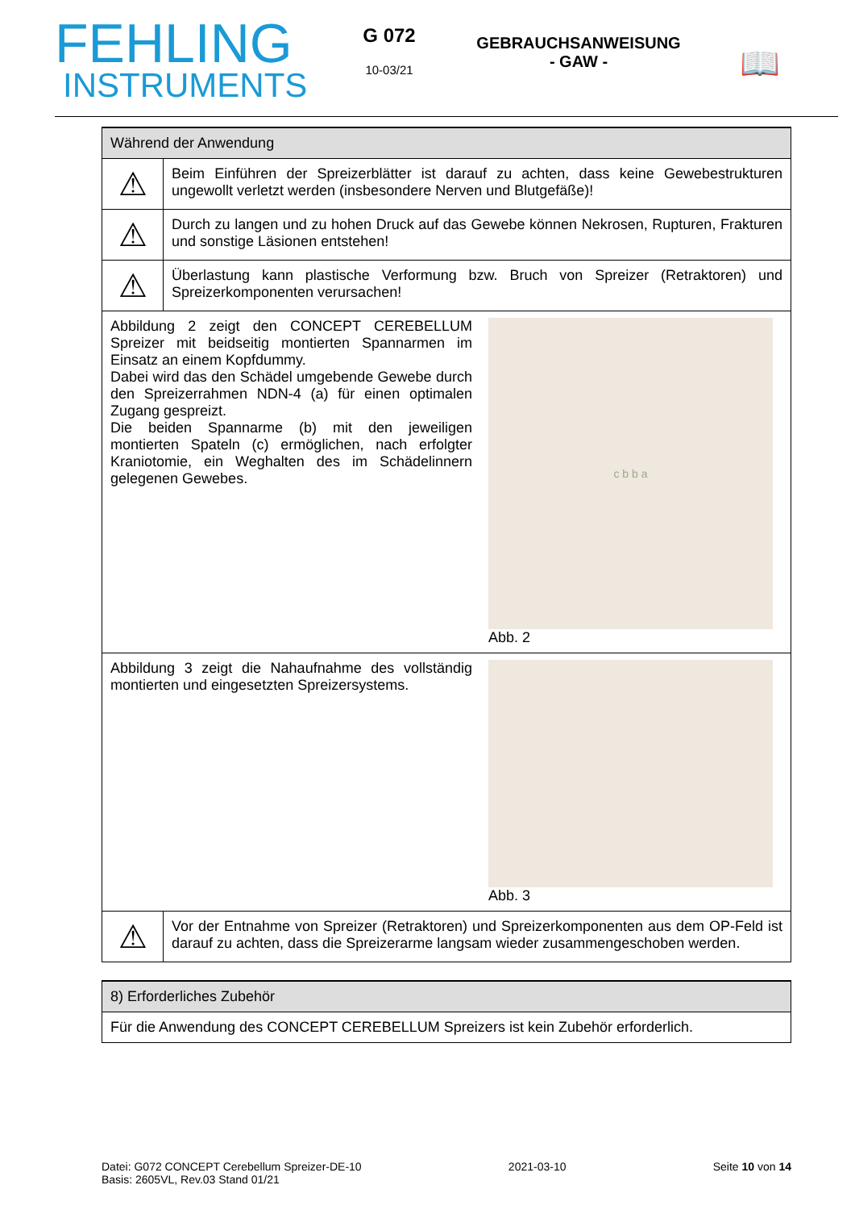FEHLING
INSTRUMENTS
G 072
10-03/21
GEBRAUCHSANWEISUNG
- GAW -
📖
| Während der Anwendung | | |
| ⚠ | Beim Einführen der Spreizerblätter ist darauf zu achten, dass keine Gewebestrukturen ungewollt verletzt werden (insbesondere Nerven und Blutgefäße)! | |
| ⚠ | Durch zu langen und zu hohen Druck auf das Gewebe können Nekrosen, Rupturen, Frakturen und sonstige Läsionen entstehen! | |
| ⚠ | Überlastung kann plastische Verformung bzw. Bruch von Spreizer (Retraktoren) und Spreizerkomponenten verursachen! | |
| Abbildung 2 zeigt den CONCEPT CEREBELLUM Spreizer mit beidseitig montierten Spannarmen im Einsatz an einem Kopfdummy. Dabei wird das den Schädel umgebende Gewebe durch den Spreizerrahmen NDN-4 (a) für einen optimalen Zugang gespreizt. Die beiden Spannarme (b) mit den jeweiligen montierten Spateln (c) ermöglichen, nach erfolgter Kraniotomie, ein Weghalten des im Schädelinnern gelegenen Gewebes. | | c b b a Abb. 2 |
| Abbildung 3 zeigt die Nahaufnahme des vollständig montierten und eingesetzten Spreizersystems. | | Abb. 3 |
| ⚠ | Vor der Entnahme von Spreizer (Retraktoren) und Spreizerkomponenten aus dem OP-Feld ist darauf zu achten, dass die Spreizerarme langsam wieder zusammengeschoben werden. | |
| 8) Erforderliches Zubehör |
| Für die Anwendung des CONCEPT CEREBELLUM Spreizers ist kein Zubehör erforderlich. |
Datei: G072 CONCEPT Cerebellum Spreizer-DE-10
Basis: 2605VL, Rev.03 Stand 01/21
2021-03-10 Seite 10 von 14